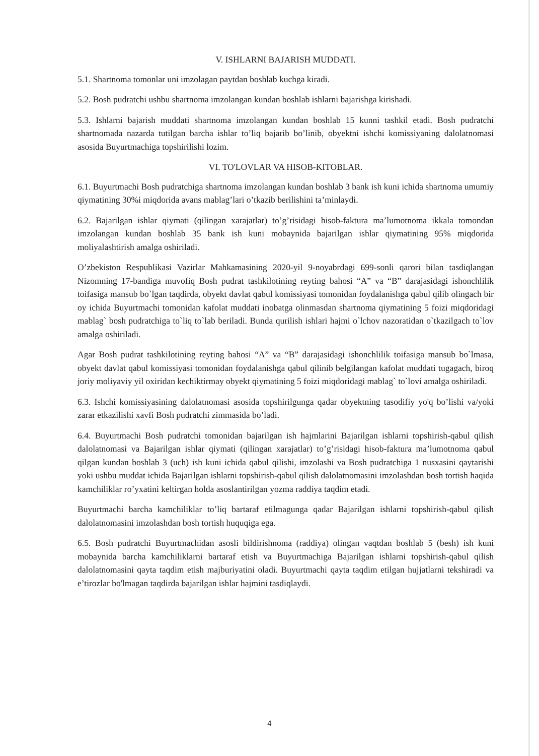V. ISHLARNI BAJARISH MUDDATI.
5.1. Shartnoma tomonlar uni imzolagan paytdan boshlab kuchga kiradi.
5.2. Bosh pudratchi ushbu shartnoma imzolangan kundan boshlab ishlarni bajarishga kirishadi.
5.3. Ishlarni bajarish muddati shartnoma imzolangan kundan boshlab 15 kunni tashkil etadi. Bosh pudratchi shartnomada nazarda tutilgan barcha ishlar to’liq bajarib bo’linib, obyektni ishchi komissiyaning dalolatnomasi asosida Buyurtmachiga topshirilishi lozim.
VI. TO'LOVLAR VA HISOB-KITOBLAR.
6.1. Buyurtmachi Bosh pudratchiga shartnoma imzolangan kundan boshlab 3 bank ish kuni ichida shartnoma umumiy qiymatining 30%i miqdorida avans mablag’lari o’tkazib berilishini ta’minlaydi.
6.2. Bajarilgan ishlar qiymati (qilingan xarajatlar) to’g’risidagi hisob-faktura ma’lumotnoma ikkala tomondan imzolangan kundan boshlab 35 bank ish kuni mobaynida bajarilgan ishlar qiymatining 95% miqdorida moliyalashtirish amalga oshiriladi.
O’zbekiston Respublikasi Vazirlar Mahkamasining 2020-yil 9-noyabrdagi 699-sonli qarori bilan tasdiqlangan Nizomning 17-bandiga muvofiq Bosh pudrat tashkilotining reyting bahosi “A” va “B” darajasidagi ishonchlilik toifasiga mansub bo`lgan taqdirda, obyekt davlat qabul komissiyasi tomonidan foydalanishga qabul qilib olingach bir oy ichida Buyurtmachi tomonidan kafolat muddati inobatga olinmasdan shartnoma qiymatining 5 foizi miqdoridagi mablag` bosh pudratchiga to`liq to`lab beriladi. Bunda qurilish ishlari hajmi o`lchov nazoratidan o`tkazilgach to`lov amalga oshiriladi.
Agar Bosh pudrat tashkilotining reyting bahosi “A” va “B” darajasidagi ishonchlilik toifasiga mansub bo`lmasa, obyekt davlat qabul komissiyasi tomonidan foydalanishga qabul qilinib belgilangan kafolat muddati tugagach, biroq joriy moliyaviy yil oxiridan kechiktirmay obyekt qiymatining 5 foizi miqdoridagi mablag` to`lovi amalga oshiriladi.
6.3. Ishchi komissiyasining dalolatnomasi asosida topshirilgunga qadar obyektning tasodifiy yo'q bo’lishi va/yoki zarar etkazilishi xavfi Bosh pudratchi zimmasida bo’ladi.
6.4. Buyurtmachi Bosh pudratchi tomonidan bajarilgan ish hajmlarini Bajarilgan ishlarni topshirish-qabul qilish dalolatnomasi va Bajarilgan ishlar qiymati (qilingan xarajatlar) to’g’risidagi hisob-faktura ma’lumotnoma qabul qilgan kundan boshlab 3 (uch) ish kuni ichida qabul qilishi, imzolashi va Bosh pudratchiga 1 nusxasini qaytarishi yoki ushbu muddat ichida Bajarilgan ishlarni topshirish-qabul qilish dalolatnomasini imzolashdan bosh tortish haqida kamchiliklar ro’yxatini keltirgan holda asoslantirilgan yozma raddiya taqdim etadi.
Buyurtmachi barcha kamchiliklar to’liq bartaraf etilmagunga qadar Bajarilgan ishlarni topshirish-qabul qilish dalolatnomasini imzolashdan bosh tortish huquqiga ega.
6.5. Bosh pudratchi Buyurtmachidan asosli bildirishnoma (raddiya) olingan vaqtdan boshlab 5 (besh) ish kuni mobaynida barcha kamchiliklarni bartaraf etish va Buyurtmachiga Bajarilgan ishlarni topshirish-qabul qilish dalolatnomasini qayta taqdim etish majburiyatini oladi. Buyurtmachi qayta taqdim etilgan hujjatlarni tekshiradi va e’tirozlar bo'lmagan taqdirda bajarilgan ishlar hajmini tasdiqlaydi.
4